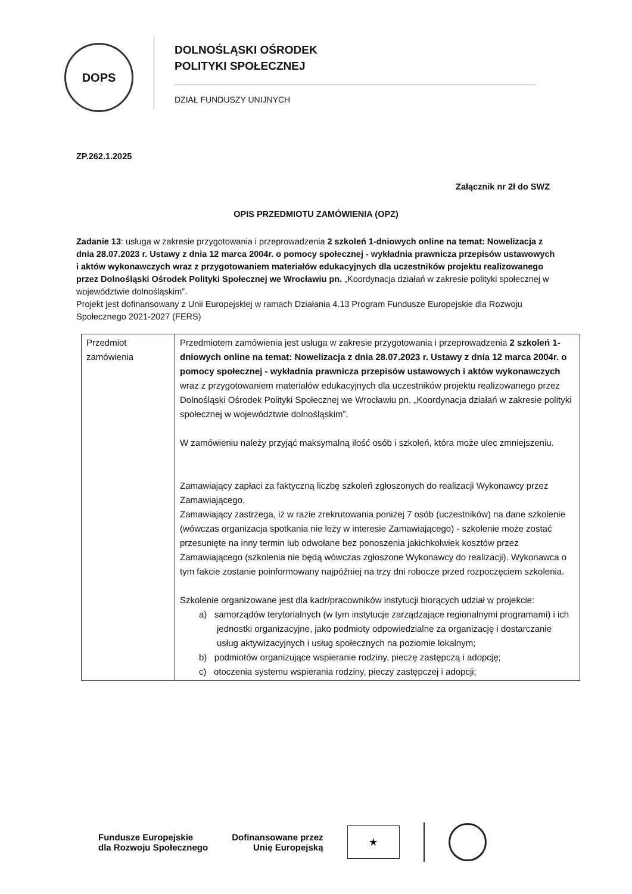DOPS
DOLNOŚLĄSKI OŚRODEK
POLITYKI SPOŁECZNEJ
DZIAŁ FUNDUSZY UNIJNYCH
ZP.262.1.2025
Załącznik nr 2ł do SWZ
OPIS PRZEDMIOTU ZAMÓWIENIA (OPZ)
Zadanie 13: usługa w zakresie przygotowania i przeprowadzenia 2 szkoleń 1-dniowych online na temat: Nowelizacja z dnia 28.07.2023 r. Ustawy z dnia 12 marca 2004r. o pomocy społecznej - wykładnia prawnicza przepisów ustawowych i aktów wykonawczych wraz z przygotowaniem materiałów edukacyjnych dla uczestników projektu realizowanego przez Dolnośląski Ośrodek Polityki Społecznej we Wrocławiu pn. „Koordynacja działań w zakresie polityki społecznej w województwie dolnośląskim”.
Projekt jest dofinansowany z Unii Europejskiej w ramach Działania 4.13 Program Fundusze Europejskie dla Rozwoju Społecznego 2021-2027 (FERS)
| Przedmiot zamówienia | Przedmiotem zamówienia jest usługa w zakresie przygotowania i przeprowadzenia 2 szkoleń 1-dniowych online na temat: Nowelizacja z dnia 28.07.2023 r. Ustawy z dnia 12 marca 2004r. o pomocy społecznej - wykładnia prawnicza przepisów ustawowych i aktów wykonawczych wraz z przygotowaniem materiałów edukacyjnych dla uczestników projektu realizowanego przez Dolnośląski Ośrodek Polityki Społecznej we Wrocławiu pn. „Koordynacja działań w zakresie polityki społecznej w województwie dolnośląskim”. W zamówieniu należy przyjąć maksymalną ilość osób i szkoleń, która może ulec zmniejszeniu. Zamawiający zapłaci za faktyczną liczbę szkoleń zgłoszonych do realizacji Wykonawcy przez Zamawiającego. Zamawiający zastrzega, iż w razie zrekrutowania poniżej 7 osób (uczestników) na dane szkolenie (wówczas organizacja spotkania nie leży w interesie Zamawiającego) - szkolenie może zostać przesunięte na inny termin lub odwołane bez ponoszenia jakichkolwiek kosztów przez Zamawiającego (szkolenia nie będą wówczas zgłoszone Wykonawcy do realizacji). Wykonawca o tym fakcie zostanie poinformowany najpóźniej na trzy dni robocze przed rozpoczęciem szkolenia. Szkolenie organizowane jest dla kadr/pracowników instytucji biorących udział w projekcie: a) samorządów terytorialnych (w tym instytucje zarządzające regionalnymi programami) i ich jednostki organizacyjne, jako podmioty odpowiedzialne za organizację i dostarczanie usług aktywizacyjnych i usług społecznych na poziomie lokalnym; b) podmiotów organizujące wspieranie rodziny, pieczę zastępczą i adopcję; c) otoczenia systemu wspierania rodziny, pieczy zastępczej i adopcji; |
Fundusze Europejskie
dla Rozwoju Społecznego
Dofinansowane przez
Unię Europejską
★